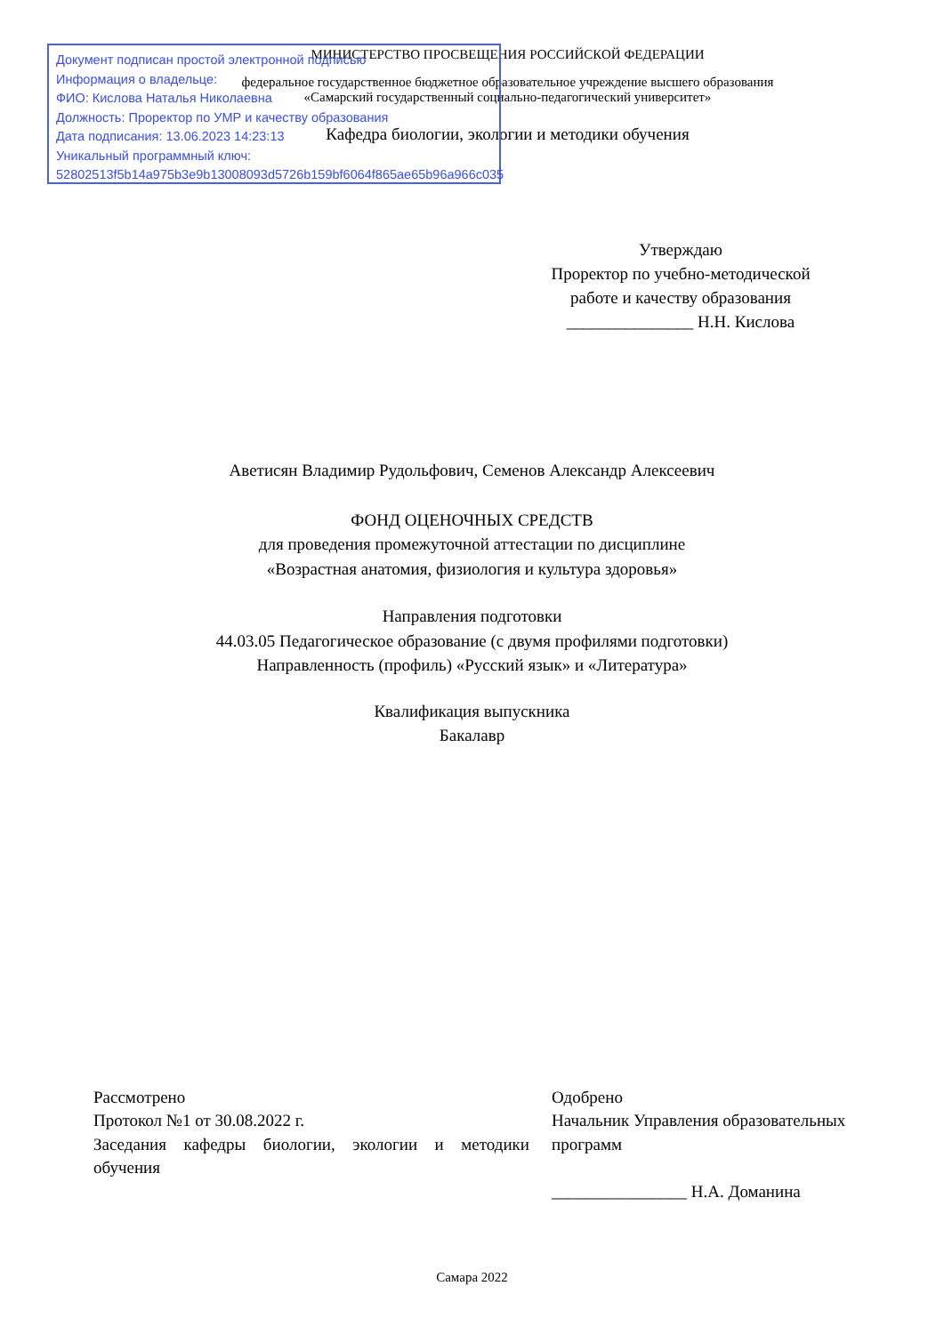Документ подписан простой электронной подписью
Информация о владельце:
ФИО: Кислова Наталья Николаевна
Должность: Проректор по УМР и качеству образования
Дата подписания: 13.06.2023 14:23:13
Уникальный программный ключ:
52802513f5b14a975b3e9b13008093d5726b159bf6064f865ae65b96a966c035
МИНИСТЕРСТВО ПРОСВЕЩЕНИЯ РОССИЙСКОЙ ФЕДЕРАЦИИ
федеральное государственное бюджетное образовательное учреждение высшего образования
«Самарский государственный социально-педагогический университет»
Кафедра биологии, экологии и методики обучения
Утверждаю
Проректор по учебно-методической работе и качеству образования
_______________ Н.Н. Кислова
Аветисян Владимир Рудольфович, Семенов Александр Алексеевич
ФОНД ОЦЕНОЧНЫХ СРЕДСТВ
для проведения промежуточной аттестации по дисциплине
«Возрастная анатомия, физиология и культура здоровья»
Направления подготовки
44.03.05 Педагогическое образование (с двумя профилями подготовки)
Направленность (профиль) «Русский язык» и «Литература»
Квалификация выпускника
Бакалавр
Рассмотрено
Протокол №1 от 30.08.2022 г.
Заседания кафедры биологии, экологии и методики обучения
Одобрено
Начальник Управления образовательных программ
________________ Н.А. Доманина
Самара 2022